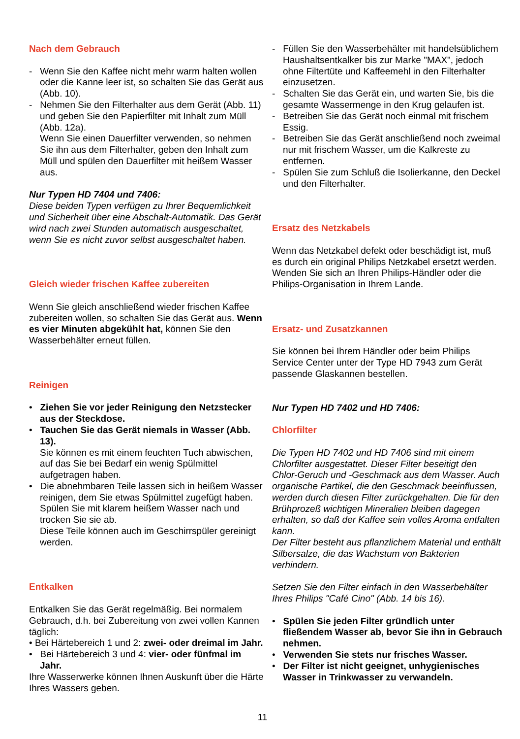Nach dem Gebrauch
- Wenn Sie den Kaffee nicht mehr warm halten wollen oder die Kanne leer ist, so schalten Sie das Gerät aus (Abb. 10).
- Nehmen Sie den Filterhalter aus dem Gerät (Abb. 11) und geben Sie den Papierfilter mit Inhalt zum Müll (Abb. 12a).
Wenn Sie einen Dauerfilter verwenden, so nehmen Sie ihn aus dem Filterhalter, geben den Inhalt zum Müll und spülen den Dauerfilter mit heißem Wasser aus.
Nur Typen HD 7404 und 7406:
Diese beiden Typen verfügen zu Ihrer Bequemlichkeit und Sicherheit über eine Abschalt-Automatik. Das Gerät wird nach zwei Stunden automatisch ausgeschaltet, wenn Sie es nicht zuvor selbst ausgeschaltet haben.
Gleich wieder frischen Kaffee zubereiten
Wenn Sie gleich anschließend wieder frischen Kaffee zubereiten wollen, so schalten Sie das Gerät aus. Wenn es vier Minuten abgekühlt hat, können Sie den Wasserbehälter erneut füllen.
Reinigen
• Ziehen Sie vor jeder Reinigung den Netzstecker aus der Steckdose.
• Tauchen Sie das Gerät niemals in Wasser (Abb. 13).
Sie können es mit einem feuchten Tuch abwischen, auf das Sie bei Bedarf ein wenig Spülmittel aufgetragen haben.
• Die abnehmbaren Teile lassen sich in heißem Wasser reinigen, dem Sie etwas Spülmittel zugefügt haben. Spülen Sie mit klarem heißem Wasser nach und trocken Sie sie ab.
Diese Teile können auch im Geschirrspüler gereinigt werden.
Entkalken
Entkalken Sie das Gerät regelmäßig. Bei normalem Gebrauch, d.h. bei Zubereitung von zwei vollen Kannen täglich:
• Bei Härtebereich 1 und 2: zwei- oder dreimal im Jahr.
• Bei Härtebereich 3 und 4: vier- oder fünfmal im Jahr.
Ihre Wasserwerke können Ihnen Auskunft über die Härte Ihres Wassers geben.
- Füllen Sie den Wasserbehälter mit handelsüblichem Haushaltsentkalker bis zur Marke "MAX", jedoch ohne Filtertüte und Kaffeemehl in den Filterhalter einzusetzen.
- Schalten Sie das Gerät ein, und warten Sie, bis die gesamte Wassermenge in den Krug gelaufen ist.
- Betreiben Sie das Gerät noch einmal mit frischem Essig.
- Betreiben Sie das Gerät anschließend noch zweimal nur mit frischem Wasser, um die Kalkreste zu entfernen.
- Spülen Sie zum Schluß die Isolierkanne, den Deckel und den Filterhalter.
Ersatz des Netzkabels
Wenn das Netzkabel defekt oder beschädigt ist, muß es durch ein original Philips Netzkabel ersetzt werden.
Wenden Sie sich an Ihren Philips-Händler oder die Philips-Organisation in Ihrem Lande.
Ersatz- und Zusatzkannen
Sie können bei Ihrem Händler oder beim Philips Service Center unter der Type HD 7943 zum Gerät passende Glaskannen bestellen.
Nur Typen HD 7402 und HD 7406:
Chlorfilter
Die Typen HD 7402 und HD 7406 sind mit einem Chlorfilter ausgestattet. Dieser Filter beseitigt den Chlor-Geruch und -Geschmack aus dem Wasser. Auch organische Partikel, die den Geschmack beeinflussen, werden durch diesen Filter zurückgehalten. Die für den Brühprozeß wichtigen Mineralien bleiben dagegen erhalten, so daß der Kaffee sein volles Aroma entfalten kann.
Der Filter besteht aus pflanzlichem Material und enthält Silbersalze, die das Wachstum von Bakterien verhindern.
Setzen Sie den Filter einfach in den Wasserbehälter Ihres Philips "Café Cino" (Abb. 14 bis 16).
• Spülen Sie jeden Filter gründlich unter fließendem Wasser ab, bevor Sie ihn in Gebrauch nehmen.
• Verwenden Sie stets nur frisches Wasser.
• Der Filter ist nicht geeignet, unhygienisches Wasser in Trinkwasser zu verwandeln.
11